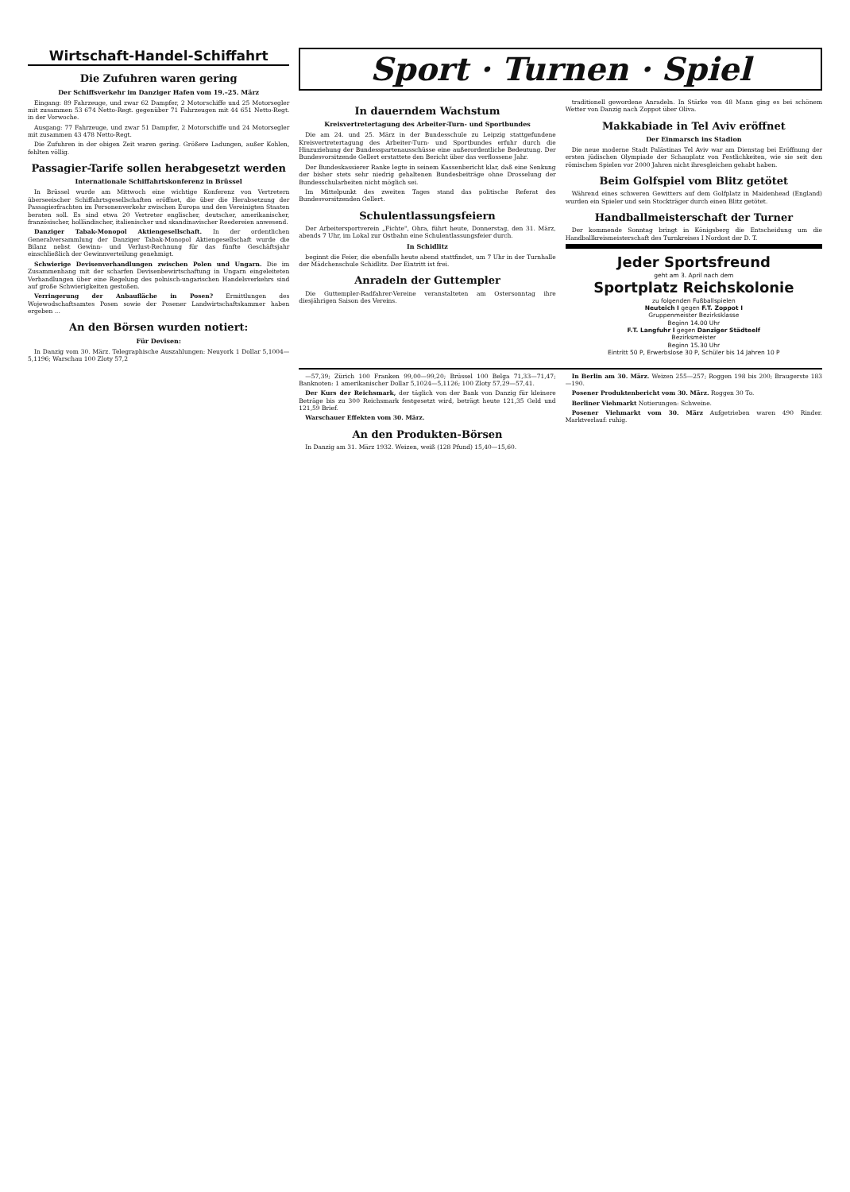Wirtschaft-Handel-Schiffahrt
Die Zufuhren waren gering
Der Schiffsverkehr im Danziger Hafen vom 19.–25. März
Eingang: 89 Fahrzeuge, und zwar 62 Dampfer, 2 Motorschiffe und 25 Motorsegler mit zusammen 53 674 Netto-Regt. gegenüber 71 Fahrzeugen mit 44 651 Netto-Regt. in der Vorwoche.
Ausgang: 77 Fahrzeuge, und zwar 51 Dampfer, 2 Motorschiffe und 24 Motorsegler mit zusammen 43 478 Netto-Regt.
Die Zufuhren in der obigen Zeit waren gering. Größere Ladungen, außer Kohlen, fehlten völlig.
Passagier-Tarife sollen herabgesetzt werden
Internationale Schiffahrtskonferenz in Brüssel
In Brüssel wurde am Mittwoch eine wichtige Konferenz von Vertretern überseeischer Schiffahrtsgesellschaften eröffnet, die über die Herabsetzung der Passagierfrachten im Personenverkehr zwischen Europa und den Vereinigten Staaten beraten soll. Es sind etwa 20 Vertreter englischer, deutscher, amerikanischer, französischer, holländischer, italienischer und skandinavischer Reedereien anwesend.
Danziger Tabak-Monopol Aktiengesellschaft. In der ordentlichen Generalversammlung der Danziger Tabak-Monopol Aktiengesellschaft wurde die Bilanz nebst Gewinn- und Verlust-Rechnung für das fünfte Geschäftsjahr einschließlich der Gewinnverteilung genehmigt.
Schwierige Devisenverhandlungen zwischen Polen und Ungarn. Die im Zusammenhang mit der scharfen Devisenbewirtschaftung in Ungarn eingeleiteten Verhandlungen über eine Regelung des polnisch-ungarischen Handelsverkehrs sind auf große Schwierigkeiten gestoßen.
Verringerung der Anbaufläche in Posen? Ermittlungen des Wojewodschaftsamtes Posen sowie der Posener Landwirtschaftskammer haben ergeben ...
An den Börsen wurden notiert:
Für Devisen:
In Danzig vom 30. März. Telegraphische Auszahlungen: Neuyork 1 Dollar 5,1004—5,1196; Warschau 100 Zloty 57,2
Sport · Turnen · Spiel
In dauerndem Wachstum
Kreisvertretertagung des Arbeiter-Turn- und Sportbundes
Die am 24. und 25. März in der Bundesschule zu Leipzig stattgefundene Kreisvertretertagung des Arbeiter-Turn- und Sportbundes erfuhr durch die Hinzuziehung der Bundesspartenausschüsse eine außerordentliche Bedeutung. Der Bundesvorsitzende Gellert erstattete den Bericht über das verflossene Jahr.
Der Bundeskassierer Ranke legte in seinem Kassenbericht klar, daß eine Senkung der bisher stets sehr niedrig gehaltenen Bundesbeiträge ohne Drosselung der Bundesschularbeiten nicht möglich sei.
Im Mittelpunkt des zweiten Tages stand das politische Referat des Bundesvorsitzenden Gellert.
Schulentlassungsfeiern
Der Arbeitersportverein „Fichte", Ohra, führt heute, Donnerstag, den 31. März, abends 7 Uhr, im Lokal zur Ostbahn eine Schulentlassungsfeier durch.
In Schidlitz
beginnt die Feier, die ebenfalls heute abend stattfindet, um 7 Uhr in der Turnhalle der Mädchenschule Schidlitz. Der Eintritt ist frei.
Anradeln der Guttempler
Die Guttempler-Radfahrer-Vereine veranstalteten am Ostersonntag ihre diesjährigen Saison des Vereins.
traditionell gewordene Anradeln. In Stärke von 48 Mann ging es bei schönem Wetter von Danzig nach Zoppot über Oliva.
Makkabiade in Tel Aviv eröffnet
Der Einmarsch ins Stadion
Die neue moderne Stadt Palästinas Tel Aviv war am Dienstag bei Eröffnung der ersten jüdischen Olympiade der Schauplatz von Festlichkeiten, wie sie seit den römischen Spielen vor 2000 Jahren nicht ihresgleichen gehabt haben.
Beim Golfspiel vom Blitz getötet
Während eines schweren Gewitters auf dem Golfplatz in Maidenhead (England) wurden ein Spieler und sein Stockträger durch einen Blitz getötet.
Handballmeisterschaft der Turner
Der kommende Sonntag bringt in Königsberg die Entscheidung um die Handballkreismeisterschaft des Turnkreises I Nordost der D. T.
Jeder Sportsfreund
geht am 3. April nach dem
Sportplatz Reichskolonie
zu folgenden Fußballspielen
Neuteich I gegen F.T. Zoppot I
Gruppenmeister Bezirksklasse
Beginn 14.00 Uhr
F.T. Langfuhr I gegen Danziger Städteelf
Bezirksmeister
Beginn 15.30 Uhr
Eintritt 50 P, Erwerbslose 30 P, Schüler bis 14 Jahren 10 P
—57,39; Zürich 100 Franken 99,00—99,20; Brüssel 100 Belga 71,33—71,47; Banknoten: 1 amerikanischer Dollar 5,1024—5,1126; 100 Zloty 57,29—57,41.
Der Kurs der Reichsmark, der täglich von der Bank von Danzig für kleinere Beträge bis zu 300 Reichsmark festgesetzt wird, beträgt heute 121,35 Geld und 121,59 Brief.
Warschauer Effekten vom 30. März.
An den Produkten-Börsen
In Danzig am 31. März 1932. Weizen, weiß (128 Pfund) 15,40—15,60.
In Berlin am 30. März. Weizen 255—257; Roggen 198 bis 200; Braugerste 183—190.
Posener Produktenbericht vom 30. März. Roggen 30 To.
Berliner Viehmarkt Notierungen: Schweine.
Posener Viehmarkt vom 30. März Aufgetrieben waren 490 Rinder. Marktverlauf: ruhig.